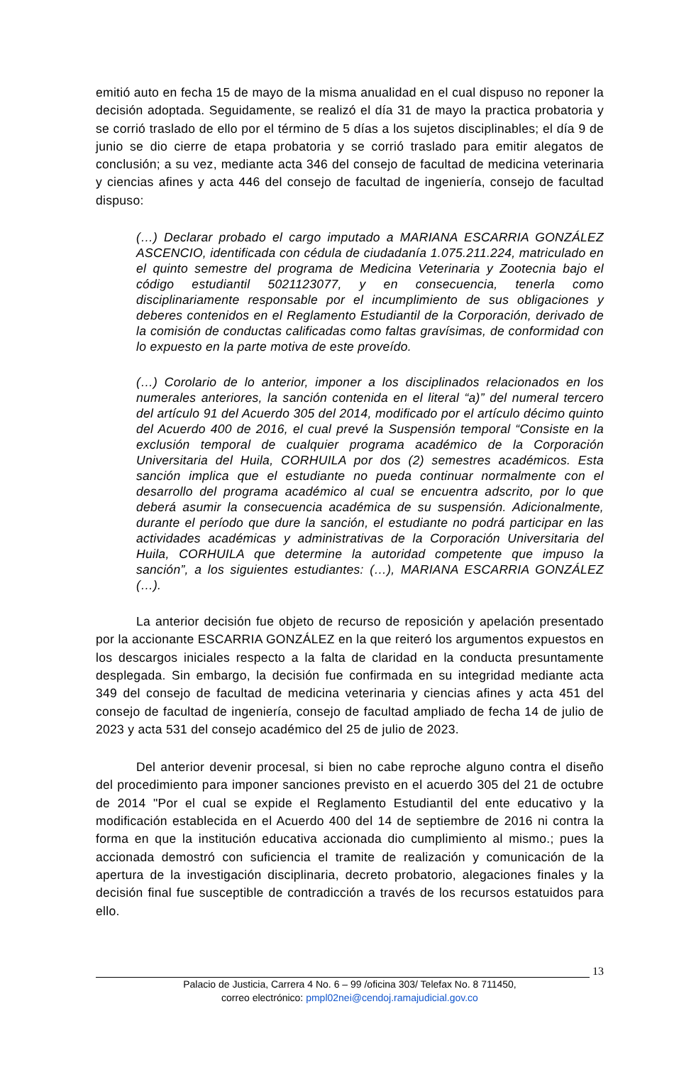emitió auto en fecha 15 de mayo de la misma anualidad en el cual dispuso no reponer la decisión adoptada. Seguidamente, se realizó el día 31 de mayo la practica probatoria y se corrió traslado de ello por el término de 5 días a los sujetos disciplinables; el día 9 de junio se dio cierre de etapa probatoria y se corrió traslado para emitir alegatos de conclusión; a su vez, mediante acta 346 del consejo de facultad de medicina veterinaria y ciencias afines y acta 446 del consejo de facultad de ingeniería, consejo de facultad dispuso:
(…) Declarar probado el cargo imputado a MARIANA ESCARRIA GONZÁLEZ ASCENCIO, identificada con cédula de ciudadanía 1.075.211.224, matriculado en el quinto semestre del programa de Medicina Veterinaria y Zootecnia bajo el código estudiantil 5021123077, y en consecuencia, tenerla como disciplinariamente responsable por el incumplimiento de sus obligaciones y deberes contenidos en el Reglamento Estudiantil de la Corporación, derivado de la comisión de conductas calificadas como faltas gravísimas, de conformidad con lo expuesto en la parte motiva de este proveído.
(…) Corolario de lo anterior, imponer a los disciplinados relacionados en los numerales anteriores, la sanción contenida en el literal “a)” del numeral tercero del artículo 91 del Acuerdo 305 del 2014, modificado por el artículo décimo quinto del Acuerdo 400 de 2016, el cual prevé la Suspensión temporal “Consiste en la exclusión temporal de cualquier programa académico de la Corporación Universitaria del Huila, CORHUILA por dos (2) semestres académicos. Esta sanción implica que el estudiante no pueda continuar normalmente con el desarrollo del programa académico al cual se encuentra adscrito, por lo que deberá asumir la consecuencia académica de su suspensión. Adicionalmente, durante el período que dure la sanción, el estudiante no podrá participar en las actividades académicas y administrativas de la Corporación Universitaria del Huila, CORHUILA que determine la autoridad competente que impuso la sanción”, a los siguientes estudiantes: (…), MARIANA ESCARRIA GONZÁLEZ (…).
La anterior decisión fue objeto de recurso de reposición y apelación presentado por la accionante ESCARRIA GONZÁLEZ en la que reiteró los argumentos expuestos en los descargos iniciales respecto a la falta de claridad en la conducta presuntamente desplegada. Sin embargo, la decisión fue confirmada en su integridad mediante acta 349 del consejo de facultad de medicina veterinaria y ciencias afines y acta 451 del consejo de facultad de ingeniería, consejo de facultad ampliado de fecha 14 de julio de 2023 y acta 531 del consejo académico del 25 de julio de 2023.
Del anterior devenir procesal, si bien no cabe reproche alguno contra el diseño del procedimiento para imponer sanciones previsto en el acuerdo 305 del 21 de octubre de 2014 "Por el cual se expide el Reglamento Estudiantil del ente educativo y la modificación establecida en el Acuerdo 400 del 14 de septiembre de 2016 ni contra la forma en que la institución educativa accionada dio cumplimiento al mismo.; pues la accionada demostró con suficiencia el tramite de realización y comunicación de la apertura de la investigación disciplinaria, decreto probatorio, alegaciones finales y la decisión final fue susceptible de contradicción a través de los recursos estatuidos para ello.
13
Palacio de Justicia, Carrera 4 No. 6 – 99 /oficina 303/ Telefax No. 8 711450,
correo electrónico: pmpl02nei@cendoj.ramajudicial.gov.co